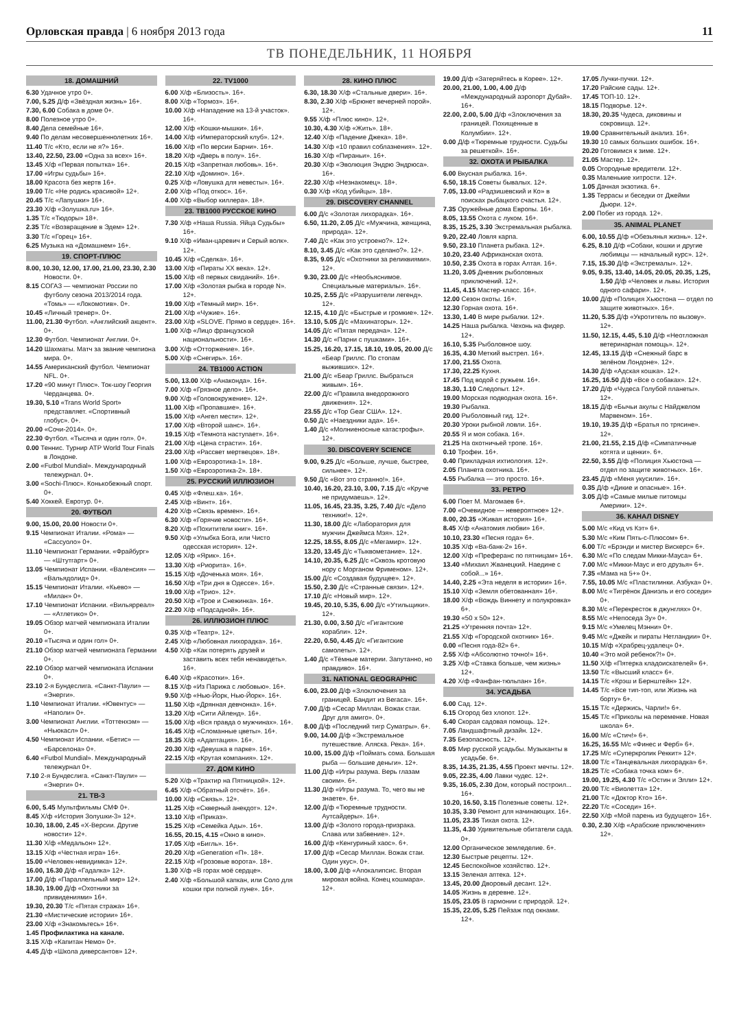Орловская правда | 6 ноября 2013 года
11
ТВ ПОНЕДЕЛЬНИК, 11 НОЯБРЯ
18. ДОМАШНИЙ
6.30 Удачное утро 0+.
7.00, 5.25 Д/ф «Звёздная жизнь» 16+.
7.30, 6.00 Собака в доме 0+.
8.00 Полезное утро 0+.
8.40 Дела семейные 16+.
9.40 По делам несовершеннолетних 16+.
11.40 Т/с «Кто, если не я?» 16+.
13.40, 22.50, 23.00 «Одна за всех» 16+.
13.45 Х/ф «Первая попытка» 16+.
17.00 «Игры судьбы» 16+.
18.00 Красота без жертв 16+.
19.00 Т/с «Не родись красивой» 12+.
20.45 Т/с «Лапушки» 16+.
23.30 Х/ф «Золушка.ru» 16+.
1.35 Т/с «Тюдоры» 18+.
2.35 Т/с «Возвращение в Эдем» 12+.
3.30 Т/с «Горец» 16+.
6.25 Музыка на «Домашнем» 16+.
19. СПОРТ-ПЛЮС
8.00, 10.30, 12.00, 17.00, 21.00, 23.30, 2.30 Новости. 0+.
8.15 СОГАЗ — чемпионат России по футболу сезона 2013/2014 года. «Томь» — «Локомотив». 0+.
10.45 «Личный тренер». 0+.
11.00, 21.30 Футбол. «Английский акцент». 0+.
12.30 Футбол. Чемпионат Англии. 0+.
14.20 Шахматы. Матч за звание чемпиона мира. 0+.
14.55 Американский футбол. Чемпионат NFL. 0+.
17.20 «90 минут Плюс». Ток-шоу Георгия Черданцева. 0+.
19.30, 5.10 «Trans World Sport» представляет. «Спортивный глобус». 0+.
20.00 «Сочи-2014». 0+.
22.30 Футбол. «Тысяча и один гол». 0+.
0.00 Теннис. Турнир ATP World Tour Finals в Лондоне.
2.00 «Futbol Mundial». Международный тележурнал. 0+.
3.00 «Sochi-Плюс». Конькобежный спорт. 0+.
5.40 Хоккей. Евротур. 0+.
20. ФУТБОЛ
9.00, 15.00, 20.00 Новости 0+.
9.15 Чемпионат Италии. «Рома» — «Сассуоло» 0+.
11.10 Чемпионат Германии. «Фрайбург» — «Штутгарт» 0+.
13.05 Чемпионат Испании. «Валенсия» — «Вальядолид» 0+.
15.15 Чемпионат Италии. «Кьево» — «Милан» 0+.
17.10 Чемпионат Испании. «Вильярреал» — «Атлетико» 0+.
19.05 Обзор матчей чемпионата Италии 0+.
20.10 «Тысяча и один гол» 0+.
21.10 Обзор матчей чемпионата Германии 0+.
22.10 Обзор матчей чемпионата Испании 0+.
23.10 2-я Бундеслига. «Санкт-Паули» — «Энерги».
1.10 Чемпионат Италии. «Ювентус» — «Наполи» 0+.
3.00 Чемпионат Англии. «Тоттенхэм» — «Ньюкасл» 0+.
4.50 Чемпионат Испании. «Бетис» — «Барселона» 0+.
6.40 «Futbol Mundial». Международный тележурнал 0+.
7.10 2-я Бундеслига. «Санкт-Паули» — «Энерги» 0+.
21. ТВ-3
6.00, 5.45 Мультфильмы СМФ 0+.
8.45 Х/ф «История Золушки-3» 12+.
10.30, 18.00, 2.45 «Х-Версии. Другие новости» 12+.
11.30 Х/ф «Медальон» 12+.
13.15 Х/ф «Честная игра» 16+.
15.00 «Человек-невидимка» 12+.
16.00, 16.30 Д/ф «Гадалка» 12+.
17.00 Д/ф «Параллельный мир» 12+.
18.30, 19.00 Д/ф «Охотники за привидениями» 16+.
19.30, 20.30 Т/с «Пятая стража» 16+.
21.30 «Мистические истории» 16+.
23.00 Х/ф «Знакомьтесь» 16+.
1.45 Профилактика на канале.
3.15 Х/ф «Капитан Немо» 0+.
4.45 Д/ф «Школа диверсантов» 12+.
22. TV1000
6.00 Х/ф «Близость». 16+.
8.00 Х/ф «Тормоз». 16+.
10.00 Х/ф «Нападение на 13-й участок». 16+.
12.00 Х/ф «Кошки-мышки». 16+.
14.00 Х/ф «Императорский клуб». 12+.
16.00 Х/ф «По версии Барни». 16+.
18.20 Х/ф «Дверь в полу». 16+.
20.15 Х/ф «Запретная любовь». 16+.
22.10 Х/ф «Домино». 16+.
0.25 Х/ф «Ловушка для невесты». 16+.
2.00 Х/ф «Под откос». 16+.
4.00 Х/ф «Выбор киллера». 18+.
23. ТВ1000 РУССКОЕ КИНО
7.30 Х/ф «Наша Russia. Яйца Судьбы» 16+.
9.10 Х/ф «Иван-царевич и Серый волк». 12+.
10.45 Х/ф «Сделка». 16+.
13.00 Х/ф «Пираты XX века». 12+.
15.00 Х/ф «8 первых свиданий». 16+.
17.00 Х/ф «Золотая рыбка в городе N». 12+.
19.00 Х/ф «Темный мир». 16+.
21.00 Х/ф «Чужие». 16+.
23.00 Х/ф «SLOVE. Прямо в сердце». 16+.
1.00 Х/ф «Лицо французской национальности». 16+.
3.00 Х/ф «Отторжение». 16+.
5.00 Х/ф «Снегирь». 16+.
24. ТВ1000 ACTION
5.00, 13.00 Х/ф «Анаконда». 16+.
7.00 Х/ф «Грязное дело». 16+.
9.00 Х/ф «Головокружение». 12+.
11.00 Х/ф «Пропавшие». 16+.
15.00 Х/ф «Ангел мести». 12+.
17.00 Х/ф «Второй шанс». 16+.
19.15 Х/ф «Темнота наступает». 16+.
21.00 Х/ф «Цена страсти». 16+.
23.00 Х/ф «Рассвет мертвецов». 18+.
1.00 Х/ф «Евроэротика-1». 18+.
1.50 Х/ф «Евроэротика-2». 18+.
25. РУССКИЙ ИЛЛЮЗИОН
0.45 Х/ф «Флеш.ка». 16+.
2.45 Х/ф «Винт». 16+.
4.20 Х/ф «Связь времен». 16+.
6.30 Х/ф «Горячие новости». 16+.
8.20 Х/ф «Похитители книг». 16+.
9.50 Х/ф «Улыбка Бога, или Чисто одесская история». 12+.
12.05 Х/ф «Ярик». 16+.
13.30 Х/ф «Риорита». 16+.
15.15 Х/ф «Доченька моя». 16+.
16.50 Х/ф «Три дня в Одессе». 16+.
19.00 Х/ф «Трио». 12+.
20.50 Х/ф «Трое и Снежинка». 16+.
22.20 Х/ф «Подсадной». 16+.
26. ИЛЛЮЗИОН ПЛЮС
0.35 Х/ф «Театр». 12+.
2.45 Х/ф «Любовная лихорадка». 16+.
4.50 Х/ф «Как потерять друзей и заставить всех тебя ненавидеть». 16+.
6.40 Х/ф «Красотки». 16+.
8.15 Х/ф «Из Парижа с любовью». 16+.
9.50 Х/ф «Нью-Йорк, Нью-Йорк». 16+.
11.50 Х/ф «Дрянная девчонка». 16+.
13.20 Х/ф «Сити Айленд». 16+.
15.00 Х/ф «Вся правда о мужчинах». 16+.
16.45 Х/ф «Сломанные цветы». 16+.
18.35 Х/ф «Адаптация». 16+.
20.30 Х/ф «Девушка в парке». 16+.
22.15 Х/ф «Крутая компания». 12+.
27. ДОМ КИНО
5.20 Х/ф «Трактир на Пятницкой». 12+.
6.45 Х/ф «Обратный отсчёт». 16+.
10.00 Х/ф «Связь». 12+.
11.25 Х/ф «Скверный анекдот». 12+.
13.10 Х/ф «Приказ».
15.25 Х/ф «Семейка Ады». 16+.
16.55, 20.15, 4.15 «Окно в кино».
17.05 Х/ф «Бигль». 16+.
20.20 Х/ф «Generation «П». 18+.
22.15 Х/ф «Грозовые ворота». 18+.
1.30 Х/ф «В горах моё сердце».
2.40 Х/ф «Большой капкан, или Соло для кошки при полной луне». 16+.
28. КИНО ПЛЮС
6.30, 18.30 Х/ф «Стальные двери». 16+.
8.30, 2.30 Х/ф «Брюнет вечерней порой». 12+.
9.55 Х/ф «Плюс кино». 12+.
10.30, 4.30 Х/ф «Жить». 18+.
12.40 Х/ф «Падение Джека». 18+.
14.30 Х/ф «10 правил соблазнения». 12+.
16.30 Х/ф «Пираньи». 16+.
20.30 Х/ф «Эволюция Эндрю Эндрюса». 16+.
22.30 Х/ф «Незнакомец». 18+.
0.30 Х/ф «Код убийцы». 18+.
29. DISCOVERY CHANNEL
6.00 Д/с «Золотая лихорадка». 16+.
6.50, 11.20, 2.05 Д/с «Мужчина, женщина, природа». 12+.
7.40 Д/с «Как это устроено?». 12+.
8.10, 3.45 Д/с «Как это сделано?». 12+.
8.35, 9.05 Д/с «Охотники за реликвиями». 12+.
9.30, 23.00 Д/с «Необъяснимое. Специальные материалы». 16+.
10.25, 2.55 Д/с «Разрушители легенд». 12+.
12.15, 4.10 Д/с «Быстрые и громкие». 12+.
13.10, 5.05 Д/с «Махинаторы». 12+.
14.05 Д/с «Пятая передача». 12+.
14.30 Д/с «Парни с пушками». 16+.
15.25, 16.20, 17.15, 18.10, 19.05, 20.00 Д/с «Беар Гриллс. По стопам выживших». 12+.
21.00 Д/с «Беар Гриллс. Выбраться живым». 16+.
22.00 Д/с «Правила внедорожного движения». 12+.
23.55 Д/с «Top Gear США». 12+.
0.50 Д/с «Наездники ада». 16+.
1.40 Д/с «Молниеносные катастрофы». 12+.
30. DISCOVERY SCIENCE
9.00, 9.25 Д/с «Больше, лучше, быстрее, сильнее». 12+.
9.50 Д/с «Вот это странно!». 16+.
10.40, 16.20, 23.10, 3.00, 7.15 Д/с «Круче не придумаешь». 12+.
11.05, 16.45, 23.35, 3.25, 7.40 Д/с «Дело техники!». 12+.
11.30, 18.00 Д/с «Лаборатория для мужчин Джеймса Мэя». 12+.
12.25, 18.55, 8.05 Д/с «Мегамир». 12+.
13.20, 13.45 Д/с «Тыквометание». 12+.
14.10, 20.35, 6.25 Д/с «Сквозь кротовую нору с Морганом Фрименом». 12+.
15.00 Д/с «Создавая будущее». 12+.
15.50, 2.30 Д/с «Странные связи». 12+.
17.10 Д/с «Новый мир». 12+.
19.45, 20.10, 5.35, 6.00 Д/с «Утильщики». 12+.
21.30, 0.00, 3.50 Д/с «Гигантские корабли». 12+.
22.20, 0.50, 4.45 Д/с «Гигантские самолеты». 12+.
1.40 Д/с «Тёмные материи. Запутанно, но правдиво». 16+.
31. NATIONAL GEOGRAPHIC
6.00, 23.00 Д/ф «Злоключения за границей. Бандит из Вегаса». 16+.
7.00 Д/ф «Сесар Миллан. Вожак стаи. Друг для амиго». 0+.
8.00 Д/ф «Последний тигр Суматры». 6+.
9.00, 14.00 Д/ф «Экстремальное путешествие. Аляска. Река». 16+.
10.00, 15.00 Д/ф «Поймать сома. Большая рыба — большие деньги». 12+.
11.00 Д/ф «Игры разума. Верь глазам своим». 6+.
11.30 Д/ф «Игры разума. То, чего вы не знаете». 6+.
12.00 Д/ф «Тюремные трудности. Аутсайдеры». 16+.
13.00 Д/ф «Золото города-призрака. Слава или забвение». 12+.
16.00 Д/ф «Кенгуриный хаос». 6+.
17.00 Д/ф «Сесар Миллан. Вожак стаи. Один укус». 0+.
18.00, 3.00 Д/ф «Апокалипсис. Вторая мировая война. Конец кошмара». 12+.
19.00 Д/ф «Затеряйтесь в Корее». 12+.
20.00, 21.00, 1.00, 4.00 Д/ф «Международный аэропорт Дубай». 16+.
22.00, 2.00, 5.00 Д/ф «Злоключения за границей. Похищенные в Колумбии». 12+.
0.00 Д/ф «Тюремные трудности. Судьбы за решеткой». 16+.
32. ОХОТА И РЫБАЛКА
6.00 Вкусная рыбалка. 16+.
6.50, 18.15 Советы бывалых. 12+.
7.05, 13.00 «Радзишевский и Ко» в поисках рыбацкого счастья. 12+.
7.35 Оружейные дома Европы. 16+.
8.05, 13.55 Охота с луком. 16+.
8.35, 15.25, 3.30 Экстремальная рыбалка.
9.20, 22.40 Ловля карпа.
9.50, 23.10 Планета рыбака. 12+.
10.20, 23.40 Африканская охота.
10.50, 2.35 Охота в горах Алтая. 16+.
11.20, 3.05 Дневник рыболовных приключений. 12+.
11.45, 4.15 Мастер-класс. 16+.
12.00 Сезон охоты. 16+.
12.30 Горная охота. 16+.
13.30, 1.40 В мире рыбалки. 12+.
14.25 Наша рыбалка. Чехонь на фидер. 12+.
16.10, 5.35 Рыболовное шоу.
16.35, 4.30 Меткий выстрел. 16+.
17.00, 21.55 Охота.
17.30, 22.25 Кухня.
17.45 Под водой с ружьем. 16+.
18.30, 1.10 Следопыт. 12+.
19.00 Морская подводная охота. 16+.
19.30 Рыбалка.
20.00 Рыболовный гид. 12+.
20.30 Уроки рыбной ловли. 16+.
20.55 Я и моя собака. 16+.
21.25 На охотничьей тропе. 16+.
0.10 Трофеи. 16+.
0.40 Прикладная ихтиология. 12+.
2.05 Планета охотника. 16+.
4.55 Рыбалка — это просто. 16+.
33. РЕТРО
6.00 Поет М. Магомаев 6+.
7.00 «Очевидное — невероятное» 12+.
8.00, 20.35 «Живая история» 16+.
8.45 Х/ф «Анатомия любви» 16+.
10.10, 23.30 «Песня года» 6+.
10.35 Х/ф «Ва-банк-2» 16+.
12.00 Х/ф «Преферанс по пятницам» 16+.
13.40 «Михаил Жванецкий. Наедине с собой...» 16+.
14.40, 2.25 «Эта неделя в истории» 16+.
15.10 Х/ф «Земля обетованная» 16+.
18.00 Х/ф «Вождь Виннету и полукровка» 6+.
19.30 «50 х 50» 12+.
21.25 «Утренняя почта» 12+.
21.55 Х/ф «Городской охотник» 16+.
0.00 «Песня года-82» 6+.
2.55 Х/ф «Абсолютно точно!» 16+.
3.25 Х/ф «Ставка больше, чем жизнь» 12+.
4.20 Х/ф «Фанфан-тюльпан» 16+.
34. УСАДЬБА
6.00 Сад. 12+.
6.15 Огород без хлопот. 12+.
6.40 Скорая садовая помощь. 12+.
7.05 Ландшафтный дизайн. 12+.
7.35 Безопасность. 12+.
8.05 Мир русской усадьбы. Музыканты в усадьбе. 6+.
8.35, 14.35, 21.35, 4.55 Проект мечты. 12+.
9.05, 22.35, 4.00 Лавки чудес. 12+.
9.35, 16.05, 2.30 Дом, который построил... 16+.
10.20, 16.50, 3.15 Полезные советы. 12+.
10.35, 3.30 Ремонт для начинающих. 16+.
11.05, 23.35 Тихая охота. 12+.
11.35, 4.30 Удивительные обитатели сада. 0+.
12.00 Органическое земледелие. 6+.
12.30 Быстрые рецепты. 12+.
12.45 Беспокойное хозяйство. 12+.
13.15 Зеленая аптека. 12+.
13.45, 20.00 Дворовый десант. 12+.
14.05 Жизнь в деревне. 12+.
15.05, 23.05 В гармонии с природой. 12+.
15.35, 22.05, 5.25 Пейзаж под окнами. 12+.
17.05 Лучки-пучки. 12+.
17.20 Райские сады. 12+.
17.45 ТОП-10. 12+.
18.15 Подворье. 12+.
18.30, 20.35 Чудеса, диковины и сокровища. 12+.
19.00 Сравнительный анализ. 16+.
19.30 10 самых больших ошибок. 16+.
20.20 Готовимся к зиме. 12+.
21.05 Мастер. 12+.
0.05 Огородные вредители. 12+.
0.35 Маленькие хитрости. 12+.
1.05 Дачная экзотика. 6+.
1.35 Террасы и беседки от Джейми Дьюри. 12+.
2.00 Побег из города. 12+.
35. ANIMAL PLANET
6.00, 10.55 Д/ф «Обезьянья жизнь». 12+.
6.25, 8.10 Д/ф «Собаки, кошки и другие любимцы — начальный курс». 12+.
7.15, 15.30 Д/ф «Экстремалы». 12+.
9.05, 9.35, 13.40, 14.05, 20.05, 20.35, 1.25, 1.50 Д/ф «Человек и львы. История одного сафари». 12+.
10.00 Д/ф «Полиция Хьюстона — отдел по защите животных». 16+.
11.20, 5.35 Д/ф «Укротитель по вызову». 12+.
11.50, 12.15, 4.45, 5.10 Д/ф «Неотложная ветеринарная помощь». 12+.
12.45, 13.15 Д/ф «Снежный барс в зелёном Лондоне». 12+.
14.30 Д/ф «Адская кошка». 12+.
16.25, 16.50 Д/ф «Все о собаках». 12+.
17.20 Д/ф «Чудеса Голубой планеты». 12+.
18.15 Д/ф «Бычьи акулы с Найджелом Марвеном». 16+.
19.10, 19.35 Д/ф «Братья по трясине». 12+.
21.00, 21.55, 2.15 Д/ф «Симпатичные котята и щенки». 6+.
22.50, 3.55 Д/ф «Полиция Хьюстона — отдел по защите животных». 16+.
23.45 Д/ф «Меня укусили». 16+.
0.35 Д/ф «Дикие и опасные». 16+.
3.05 Д/ф «Самые милые питомцы Америки». 12+.
36. КАНАЛ DISNEY
5.00 М/с «Кид vs Кэт» 6+.
5.30 М/с «Ким Пять-с-Плюсом» 6+.
6.00 Т/с «Брэнди и мистер Вискерс» 6+.
6.30 М/с «По следам Микки-Мауса» 6+.
7.00 М/с «Микки-Маус и его друзья» 6+.
7.35 «Мама на 5+» 0+.
7.55, 10.05 М/с «Пластилинки. Азбука» 0+.
8.00 М/с «Тигрёнок Даниэль и его соседи» 0+.
8.30 М/с «Перекресток в джунглях» 0+.
8.55 М/с «Непоседа Зу» 0+.
9.15 М/с «Умелец Мэнни» 0+.
9.45 М/с «Джейк и пираты Нетландии» 0+.
10.15 М/ф «Храбрец-удалец» 0+.
10.40 «Это мой ребенок?!» 0+.
11.50 Х/ф «Пятерка кладоискателей» 6+.
13.50 Т/с «Высший класс» 6+.
14.15 Т/с «Крэш и Бернштейн» 12+.
14.45 Т/с «Все тип-топ, или Жизнь на борту» 6+.
15.15 Т/с «Держись, Чарли!» 6+.
15.45 Т/с «Приколы на переменке. Новая школа» 6+.
16.00 М/с «Стич!» 6+.
16.25, 16.55 М/с «Финес и Ферб» 6+.
17.25 М/с «Суперкролик Реккит» 12+.
18.00 Т/с «Танцевальная лихорадка» 6+.
18.25 Т/с «Собака точка ком» 6+.
19.00, 19.25, 4.30 Т/с «Остин и Элли» 12+.
20.00 Т/с «Виолетта» 12+.
21.00 Т/с «Доктор Кто» 16+.
22.20 Т/с «Соседи» 16+.
22.50 Х/ф «Мой парень из будущего» 16+.
0.30, 2.30 Х/ф «Арабские приключения» 12+.